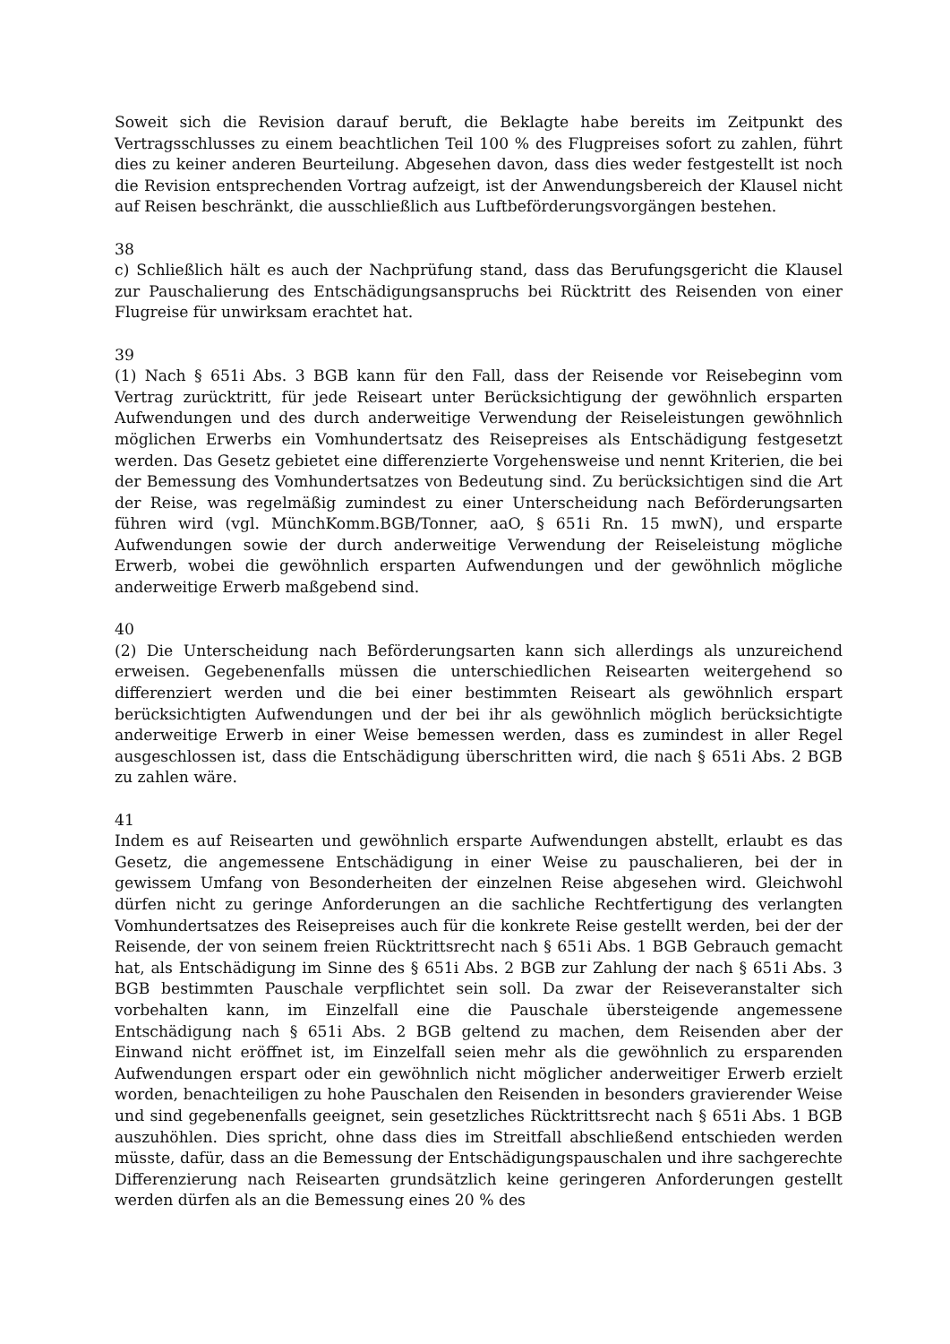Soweit sich die Revision darauf beruft, die Beklagte habe bereits im Zeitpunkt des Vertragsschlusses zu einem beachtlichen Teil 100 % des Flugpreises sofort zu zahlen, führt dies zu keiner anderen Beurteilung. Abgesehen davon, dass dies weder festgestellt ist noch die Revision entsprechenden Vortrag aufzeigt, ist der Anwendungsbereich der Klausel nicht auf Reisen beschränkt, die ausschließlich aus Luftbeförderungsvorgängen bestehen.
38
c) Schließlich hält es auch der Nachprüfung stand, dass das Berufungsgericht die Klausel zur Pauschalierung des Entschädigungsanspruchs bei Rücktritt des Reisenden von einer Flugreise für unwirksam erachtet hat.
39
(1) Nach § 651i Abs. 3 BGB kann für den Fall, dass der Reisende vor Reisebeginn vom Vertrag zurücktritt, für jede Reiseart unter Berücksichtigung der gewöhnlich ersparten Aufwendungen und des durch anderweitige Verwendung der Reiseleistungen gewöhnlich möglichen Erwerbs ein Vomhundertsatz des Reisepreises als Entschädigung festgesetzt werden. Das Gesetz gebietet eine differenzierte Vorgehensweise und nennt Kriterien, die bei der Bemessung des Vomhundertsatzes von Bedeutung sind. Zu berücksichtigen sind die Art der Reise, was regelmäßig zumindest zu einer Unterscheidung nach Beförderungsarten führen wird (vgl. MünchKomm.BGB/Tonner, aaO, § 651i Rn. 15 mwN), und ersparte Aufwendungen sowie der durch anderweitige Verwendung der Reiseleistung mögliche Erwerb, wobei die gewöhnlich ersparten Aufwendungen und der gewöhnlich mögliche anderweitige Erwerb maßgebend sind.
40
(2) Die Unterscheidung nach Beförderungsarten kann sich allerdings als unzureichend erweisen. Gegebenenfalls müssen die unterschiedlichen Reisearten weitergehend so differenziert werden und die bei einer bestimmten Reiseart als gewöhnlich erspart berücksichtigten Aufwendungen und der bei ihr als gewöhnlich möglich berücksichtigte anderweitige Erwerb in einer Weise bemessen werden, dass es zumindest in aller Regel ausgeschlossen ist, dass die Entschädigung überschritten wird, die nach § 651i Abs. 2 BGB zu zahlen wäre.
41
Indem es auf Reisearten und gewöhnlich ersparte Aufwendungen abstellt, erlaubt es das Gesetz, die angemessene Entschädigung in einer Weise zu pauschalieren, bei der in gewissem Umfang von Besonderheiten der einzelnen Reise abgesehen wird. Gleichwohl dürfen nicht zu geringe Anforderungen an die sachliche Rechtfertigung des verlangten Vomhundertsatzes des Reisepreises auch für die konkrete Reise gestellt werden, bei der der Reisende, der von seinem freien Rücktrittsrecht nach § 651i Abs. 1 BGB Gebrauch gemacht hat, als Entschädigung im Sinne des § 651i Abs. 2 BGB zur Zahlung der nach § 651i Abs. 3 BGB bestimmten Pauschale verpflichtet sein soll. Da zwar der Reiseveranstalter sich vorbehalten kann, im Einzelfall eine die Pauschale übersteigende angemessene Entschädigung nach § 651i Abs. 2 BGB geltend zu machen, dem Reisenden aber der Einwand nicht eröffnet ist, im Einzelfall seien mehr als die gewöhnlich zu ersparenden Aufwendungen erspart oder ein gewöhnlich nicht möglicher anderweitiger Erwerb erzielt worden, benachteiligen zu hohe Pauschalen den Reisenden in besonders gravierender Weise und sind gegebenenfalls geeignet, sein gesetzliches Rücktrittsrecht nach § 651i Abs. 1 BGB auszuhöhlen. Dies spricht, ohne dass dies im Streitfall abschließend entschieden werden müsste, dafür, dass an die Bemessung der Entschädigungspauschalen und ihre sachgerechte Differenzierung nach Reisearten grundsätzlich keine geringeren Anforderungen gestellt werden dürfen als an die Bemessung eines 20 % des